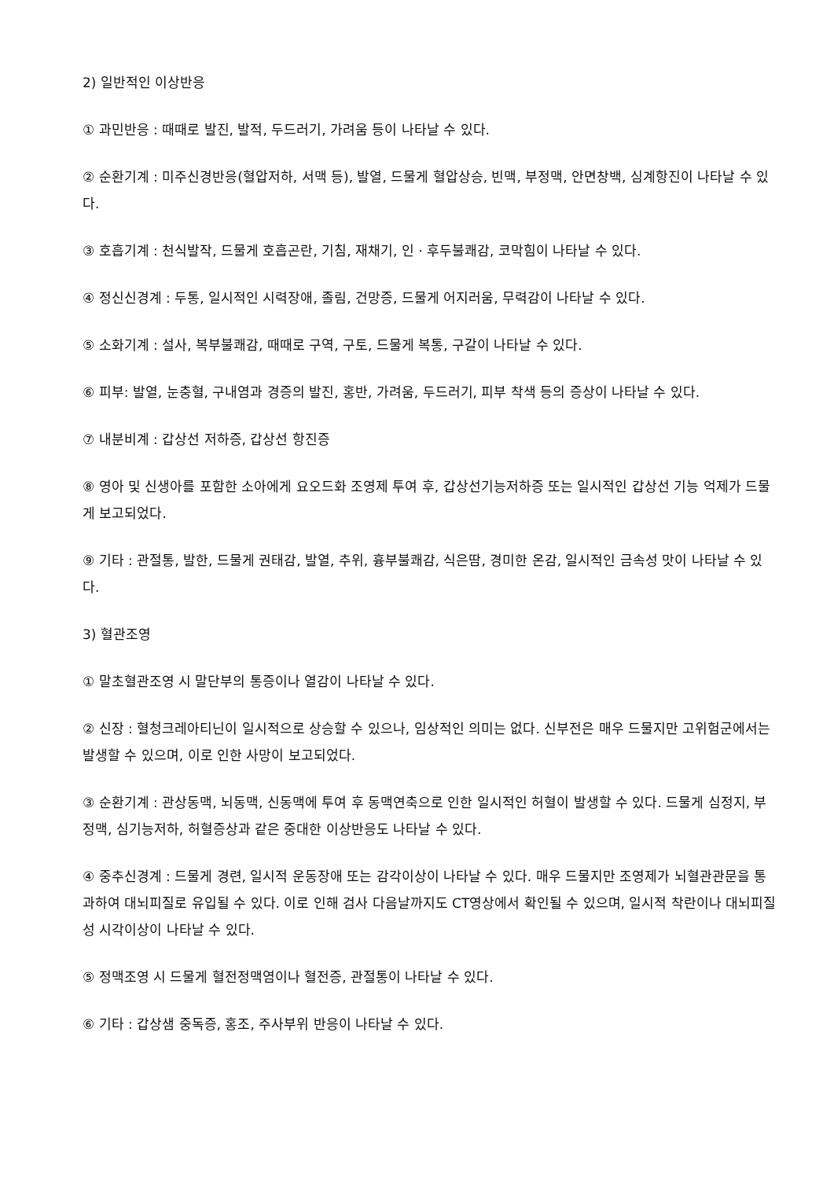2) 일반적인 이상반응
① 과민반응 : 때때로 발진, 발적, 두드러기, 가려움 등이 나타날 수 있다.
② 순환기계 : 미주신경반응(혈압저하, 서맥 등), 발열, 드물게 혈압상승, 빈맥, 부정맥, 안면창백, 심계항진이 나타날 수 있다.
③ 호흡기계 : 천식발작, 드물게 호흡곤란, 기침, 재채기, 인 · 후두불쾌감, 코막힘이 나타날 수 있다.
④ 정신신경계 : 두통, 일시적인 시력장애, 졸림, 건망증, 드물게 어지러움, 무력감이 나타날 수 있다.
⑤ 소화기계 : 설사, 복부불쾌감, 때때로 구역, 구토, 드물게 복통, 구갈이 나타날 수 있다.
⑥ 피부: 발열, 눈충혈, 구내염과 경증의 발진, 홍반, 가려움, 두드러기, 피부 착색 등의 증상이 나타날 수 있다.
⑦ 내분비계 : 갑상선 저하증, 갑상선 항진증
⑧ 영아 및 신생아를 포함한 소아에게 요오드화 조영제 투여 후, 갑상선기능저하증 또는 일시적인 갑상선 기능 억제가 드물게 보고되었다.
⑨ 기타 : 관절통, 발한, 드물게 권태감, 발열, 추위, 흉부불쾌감, 식은땀, 경미한 온감, 일시적인 금속성 맛이 나타날 수 있다.
3) 혈관조영
① 말초혈관조영 시 말단부의 통증이나 열감이 나타날 수 있다.
② 신장 : 혈청크레아티닌이 일시적으로 상승할 수 있으나, 임상적인 의미는 없다. 신부전은 매우 드물지만 고위험군에서는 발생할 수 있으며, 이로 인한 사망이 보고되었다.
③ 순환기계 : 관상동맥, 뇌동맥, 신동맥에 투여 후 동맥연축으로 인한 일시적인 허혈이 발생할 수 있다. 드물게 심정지, 부정맥, 심기능저하, 허혈증상과 같은 중대한 이상반응도 나타날 수 있다.
④ 중추신경계 : 드물게 경련, 일시적 운동장애 또는 감각이상이 나타날 수 있다. 매우 드물지만 조영제가 뇌혈관관문을 통과하여 대뇌피질로 유입될 수 있다. 이로 인해 검사 다음날까지도 CT영상에서 확인될 수 있으며, 일시적 착란이나 대뇌피질성 시각이상이 나타날 수 있다.
⑤ 정맥조영 시 드물게 혈전정맥염이나 혈전증, 관절통이 나타날 수 있다.
⑥ 기타 : 갑상샘 중독증, 홍조, 주사부위 반응이 나타날 수 있다.